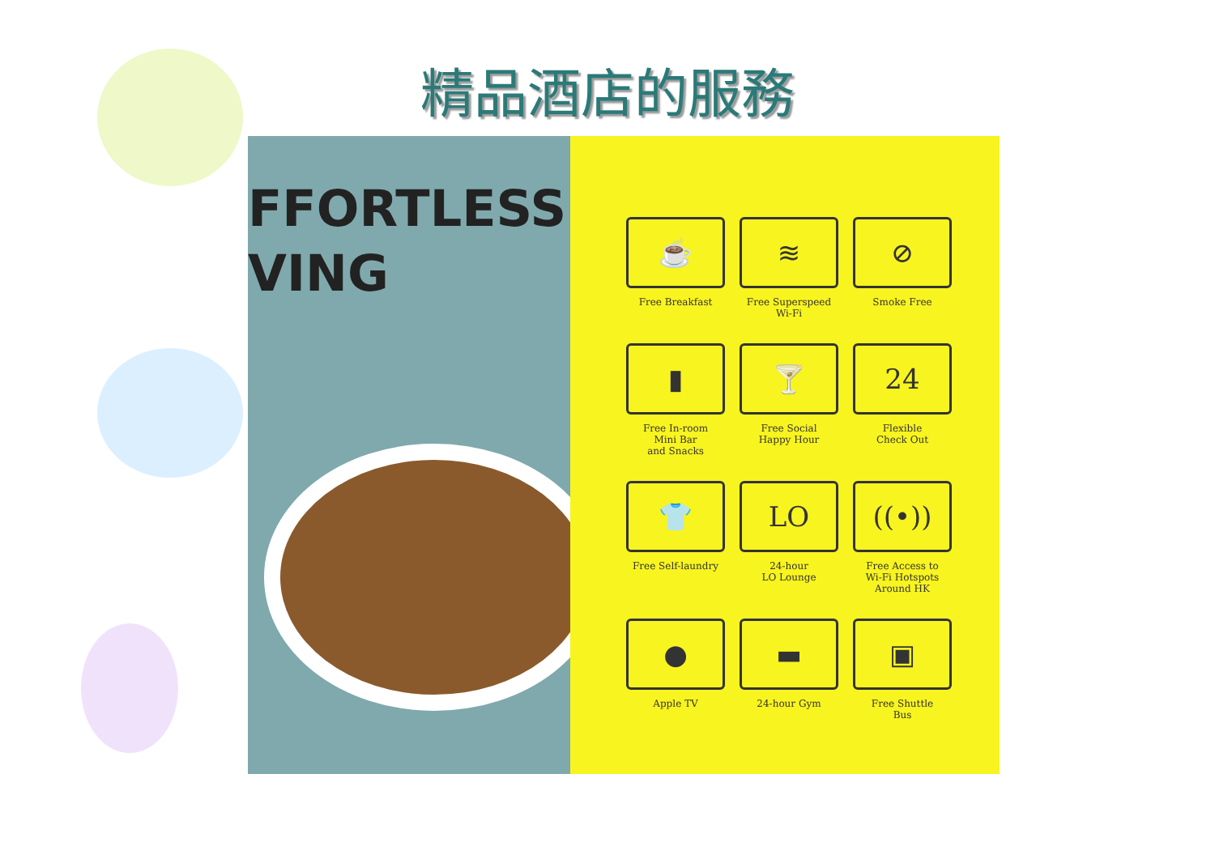精品酒店的服務
FFORTLESS
VING
☕
Free Breakfast
≋
Free Superspeed
Wi-Fi
⊘
Smoke Free
▮
Free In-room
Mini Bar
and Snacks
🍸
Free Social
Happy Hour
24
Flexible
Check Out
👕
Free Self-laundry
LO
24-hour
LO Lounge
((•))
Free Access to
Wi-Fi Hotspots
Around HK
●
Apple TV
▬
24-hour Gym
▣
Free Shuttle
Bus